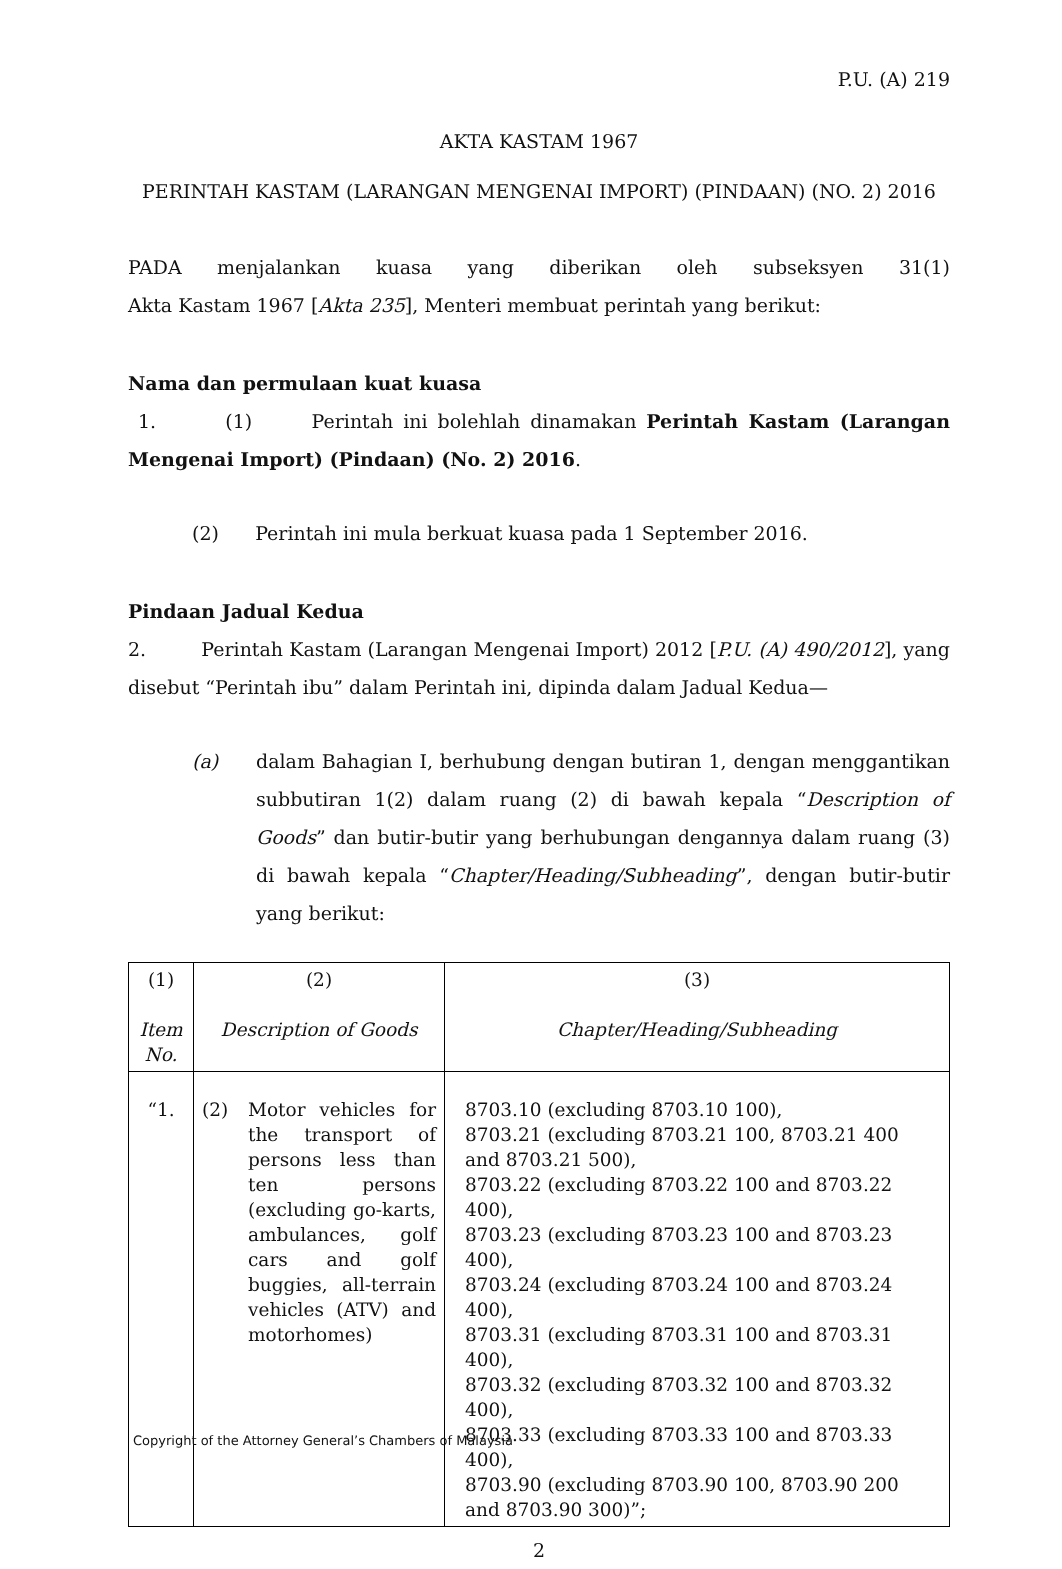P.U. (A) 219
AKTA KASTAM 1967
PERINTAH KASTAM (LARANGAN MENGENAI IMPORT) (PINDAAN) (NO. 2) 2016
PADA menjalankan kuasa yang diberikan oleh subseksyen 31(1)
Akta Kastam 1967 [Akta 235], Menteri membuat perintah yang berikut:
Nama dan permulaan kuat kuasa
1. (1) Perintah ini bolehlah dinamakan Perintah Kastam (Larangan Mengenai Import) (Pindaan) (No. 2) 2016.
(2) Perintah ini mula berkuat kuasa pada 1 September 2016.
Pindaan Jadual Kedua
2. Perintah Kastam (Larangan Mengenai Import) 2012 [P.U. (A) 490/2012], yang disebut “Perintah ibu” dalam Perintah ini, dipinda dalam Jadual Kedua—
(a) dalam Bahagian I, berhubung dengan butiran 1, dengan menggantikan subbutiran 1(2) dalam ruang (2) di bawah kepala “Description of Goods” dan butir-butir yang berhubungan dengannya dalam ruang (3) di bawah kepala “Chapter/Heading/Subheading”, dengan butir-butir yang berikut:
| (1) Item No. | (2) Description of Goods | (3) Chapter/Heading/Subheading |
| “1. | (2) Motor vehicles for the transport of persons less than ten persons (excluding go-karts, ambulances, golf cars and golf buggies, all-terrain vehicles (ATV) and motorhomes) | 8703.10 (excluding 8703.10 100), 8703.21 (excluding 8703.21 100, 8703.21 400 and 8703.21 500), 8703.22 (excluding 8703.22 100 and 8703.22 400), 8703.23 (excluding 8703.23 100 and 8703.23 400), 8703.24 (excluding 8703.24 100 and 8703.24 400), 8703.31 (excluding 8703.31 100 and 8703.31 400), 8703.32 (excluding 8703.32 100 and 8703.32 400), 8703.33 (excluding 8703.33 100 and 8703.33 400), 8703.90 (excluding 8703.90 100, 8703.90 200 and 8703.90 300)”; |
2
Copyright of the Attorney General’s Chambers of Malaysia